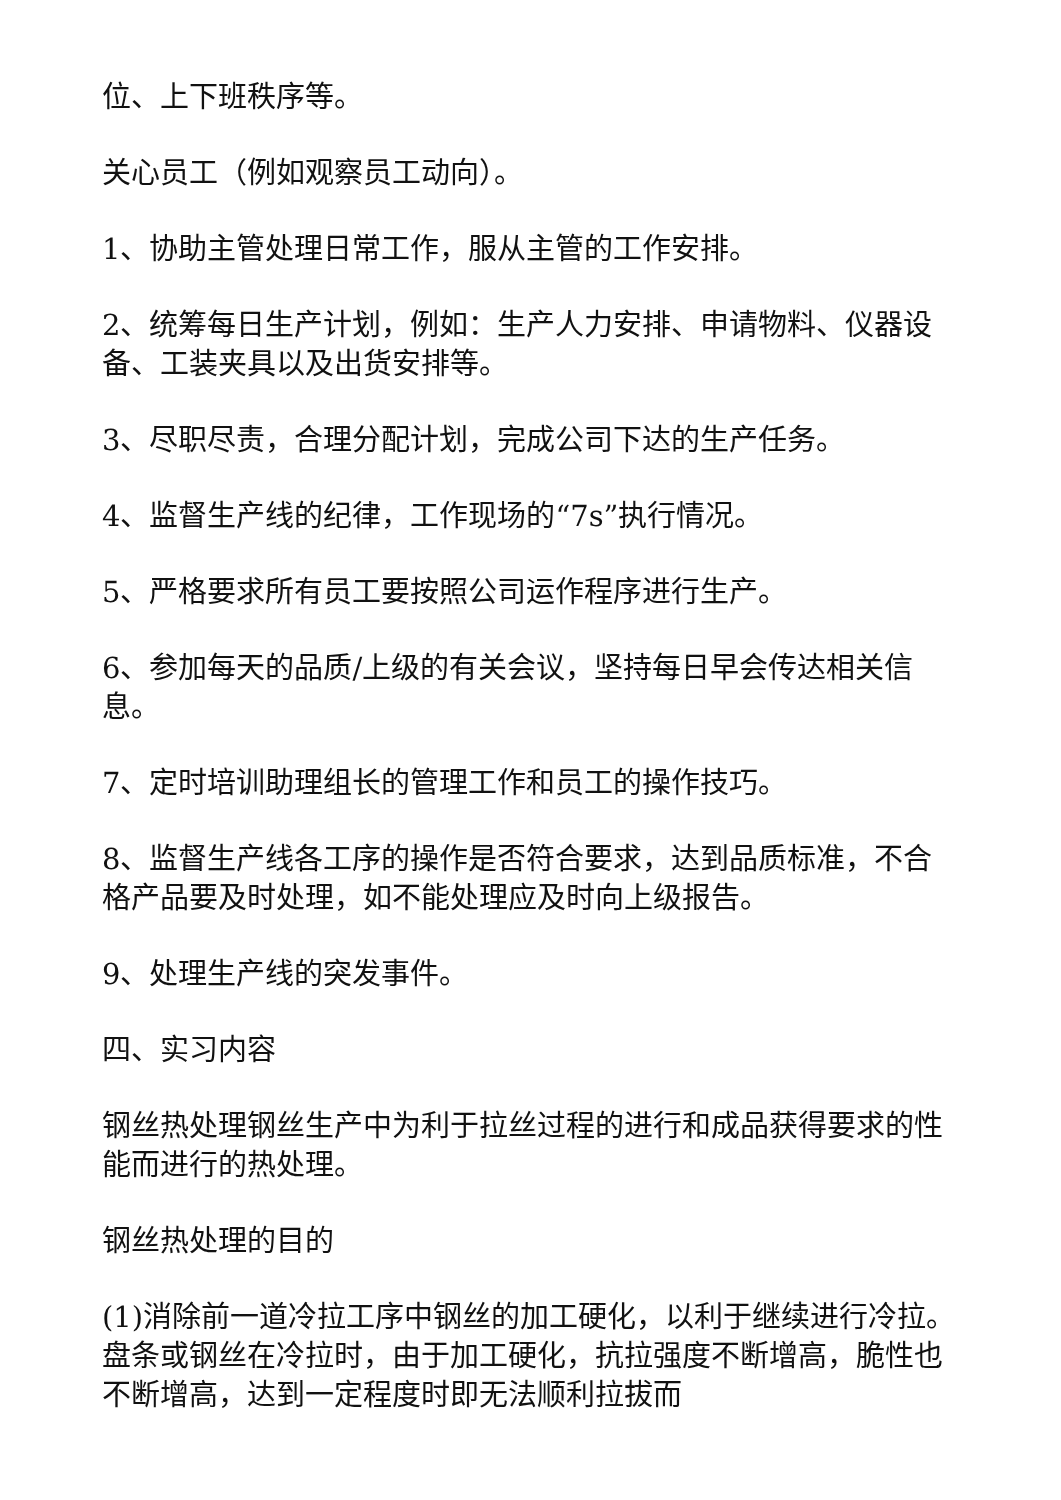位、上下班秩序等。
关心员工（例如观察员工动向）。
1、协助主管处理日常工作，服从主管的工作安排。
2、统筹每日生产计划，例如：生产人力安排、申请物料、仪器设备、工装夹具以及出货安排等。
3、尽职尽责，合理分配计划，完成公司下达的生产任务。
4、监督生产线的纪律，工作现场的“7s”执行情况。
5、严格要求所有员工要按照公司运作程序进行生产。
6、参加每天的品质/上级的有关会议，坚持每日早会传达相关信息。
7、定时培训助理组长的管理工作和员工的操作技巧。
8、监督生产线各工序的操作是否符合要求，达到品质标准，不合格产品要及时处理，如不能处理应及时向上级报告。
9、处理生产线的突发事件。
四、实习内容
钢丝热处理钢丝生产中为利于拉丝过程的进行和成品获得要求的性能而进行的热处理。
钢丝热处理的目的
(1)消除前一道冷拉工序中钢丝的加工硬化，以利于继续进行冷拉。盘条或钢丝在冷拉时，由于加工硬化，抗拉强度不断增高，脆性也不断增高，达到一定程度时即无法顺利拉拔而